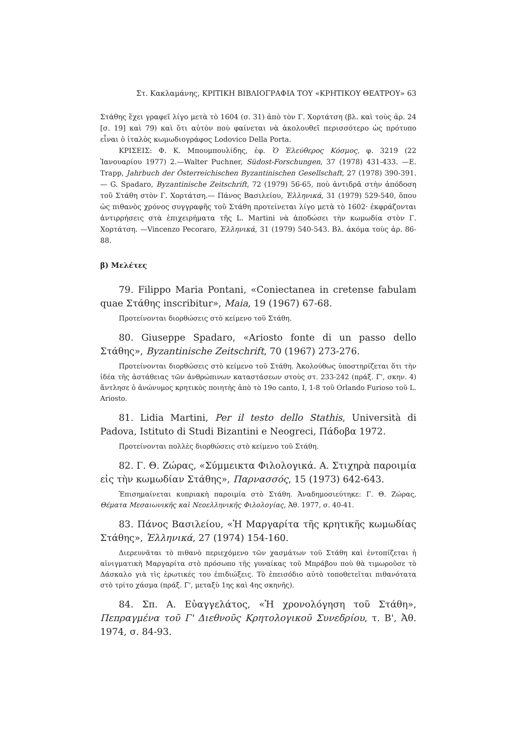Στ. Κακλαμάνης, ΚΡΙΤΙΚΗ ΒΙΒΛΙΟΓΡΑΦΙΑ ΤΟΥ «ΚΡΗΤΙΚΟΥ ΘΕΑΤΡΟΥ» 63
Στάθης ἔχει γραφεῖ λίγο μετὰ τὸ 1604 (σ. 31) ἀπὸ τὸν Γ. Χορτάτση (βλ. καὶ τοὺς ἀρ. 24 [σ. 19] καὶ 79) καὶ ὅτι αὐτὸν ποὺ φαίνεται νὰ ἀκολουθεῖ περισσότερο ὡς πρότυπο εἶναι ὁ ἰταλὸς κωμωδιογράφος Lodovico Della Porta.
ΚΡΙΣΕΙΣ: Φ. Κ. Μπουμπουλίδης, ἐφ. Ὁ Ἐλεύθερος Κόσμος, φ. 3219 (22 Ἰανουαρίου 1977) 2.—Walter Puchner, Südost-Forschungen, 37 (1978) 431-433. —E. Trapp, Jahrbuch der Österreichischen Byzantinischen Gesellschaft, 27 (1978) 390-391.— G. Spadaro, Byzantinische Zeitschrift, 72 (1979) 56-65, ποὺ ἀντιδρᾶ στὴν ἀπόδοση τοῦ Στάθη στὸν Γ. Χορτάτση.— Πάνος Βασιλείου, Ἑλληνικά, 31 (1979) 529-540, ὅπου ὡς πιθανὸς χρόνος συγγραφῆς τοῦ Στάθη προτείνεται λίγο μετὰ τὸ 1602· ἐκφράζονται ἀντιρρήσεις στὰ ἐπιχειρήματα τῆς L. Martini νὰ ἀποδώσει τὴν κωμωδία στὸν Γ. Χορτάτση. —Vincenzo Pecoraro, Ἑλληνικά, 31 (1979) 540-543. Βλ. ἀκόμα τοὺς ἀρ. 86-88.
β) Μελέτες
79. Filippo Maria Pontani, «Coniectanea in cretense fabulam quae Στάθης inscribitur», Maia, 19 (1967) 67-68.
Προτείνονται διορθώσεις στὸ κείμενο τοῦ Στάθη.
80. Giuseppe Spadaro, «Ariosto fonte di un passo dello Στάθης», Byzantinische Zeitschrift, 70 (1967) 273-276.
Προτείνονται διορθώσεις στὸ κείμενο τοῦ Στάθη. Ἀκολούθως ὑποστηρίζεται ὅτι τὴν ἰδέα τῆς ἀστάθειας τῶν ἀνθρώπινων καταστάσεων στοὺς στ. 233-242 (πράξ. Γ', σκην. 4) ἄντλησε ὁ ἀνώνυμος κρητικὸς ποιητὴς ἀπὸ τὸ 19ο canto, I, 1-8 τοῦ Orlando Furioso τοῦ L. Ariosto.
81. Lidia Martini, Per il testo dello Stathis, Università di Padova, Istituto di Studi Bizantini e Neogreci, Πάδοβα 1972.
Προτείνονται πολλὲς διορθώσεις στὸ κείμενο τοῦ Στάθη.
82. Γ. Θ. Ζώρας, «Σύμμεικτα Φιλολογικά. Α. Στιχηρὰ παροιμία εἰς τὴν κωμωδίαν Στάθης», Παρνασσός, 15 (1973) 642-643.
Ἐπισημαίνεται κυπριακὴ παροιμία στὸ Στάθη. Ἀναδημοσιεύτηκε: Γ. Θ. Ζώρας, Θέματα Μεσαιωνικῆς καὶ Νεοελληνικῆς Φιλολογίας, Ἀθ. 1977, σ. 40-41.
83. Πάνος Βασιλείου, «Ἡ Μαργαρίτα τῆς κρητικῆς κωμωδίας Στάθης», Ἑλληνικά, 27 (1974) 154-160.
Διερευνᾶται τὸ πιθανὸ περιεχόμενο τῶν χασμάτων τοῦ Στάθη καὶ ἐντοπίζεται ἡ αἰνιγματικὴ Μαργαρίτα στὸ πρόσωπο τῆς γυναίκας τοῦ Μπράβου ποὺ θὰ τιμωροῦσε τὸ Δάσκαλο γιὰ τὶς ἐρωτικές του ἐπιδιώξεις. Τὸ ἐπεισόδιο αὐτὸ τοποθετεῖται πιθανότατα στὸ τρίτο χάσμα (πράξ. Γ', μεταξὺ 1ης καὶ 4ης σκηνῆς).
84. Σπ. Α. Εὐαγγελάτος, «Ἡ χρονολόγηση τοῦ Στάθη», Πεπραγμένα τοῦ Γ' Διεθνοῦς Κρητολογικοῦ Συνεδρίου, τ. Β', Ἀθ. 1974, σ. 84-93.